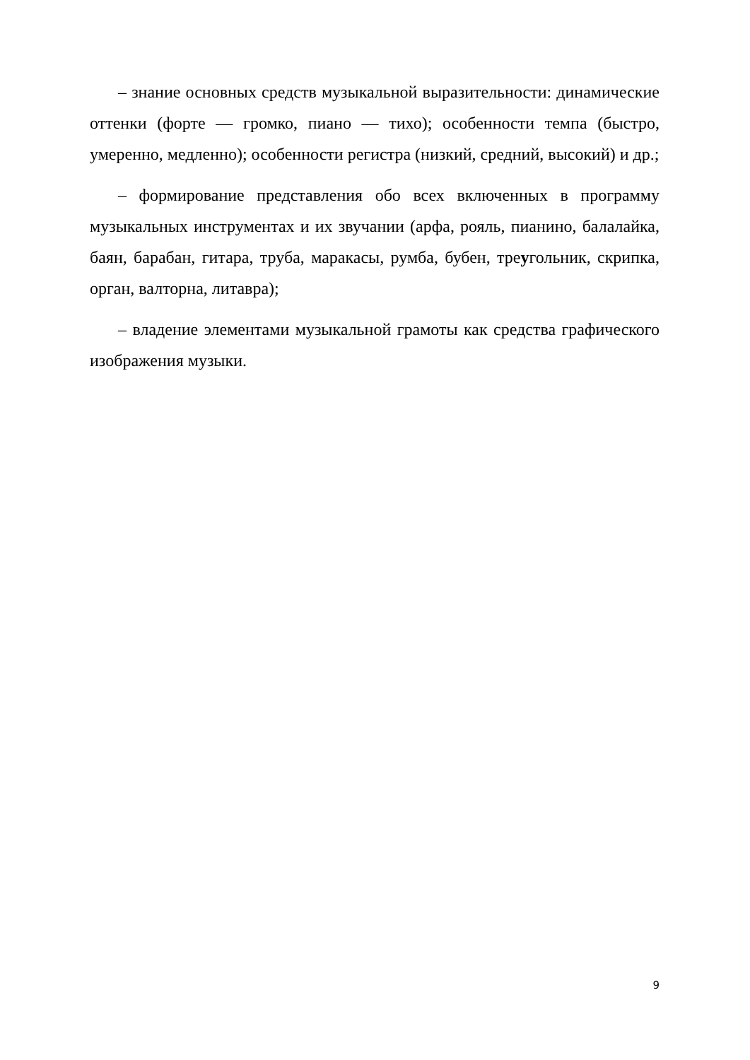– знание основных средств музыкальной выразительности: динамические оттенки (форте — громко, пиано — тихо); особенности темпа (быстро, умеренно, медленно); особенности регистра (низкий, средний, высокий) и др.;
– формирование представления обо всех включенных в программу музыкальных инструментах и их звучании (арфа, рояль, пианино, балалайка, баян, барабан, гитара, труба, маракасы, румба, бубен, треугольник, скрипка, орган, валторна, литавра);
– владение элементами музыкальной грамоты как средства графического изображения музыки.
9